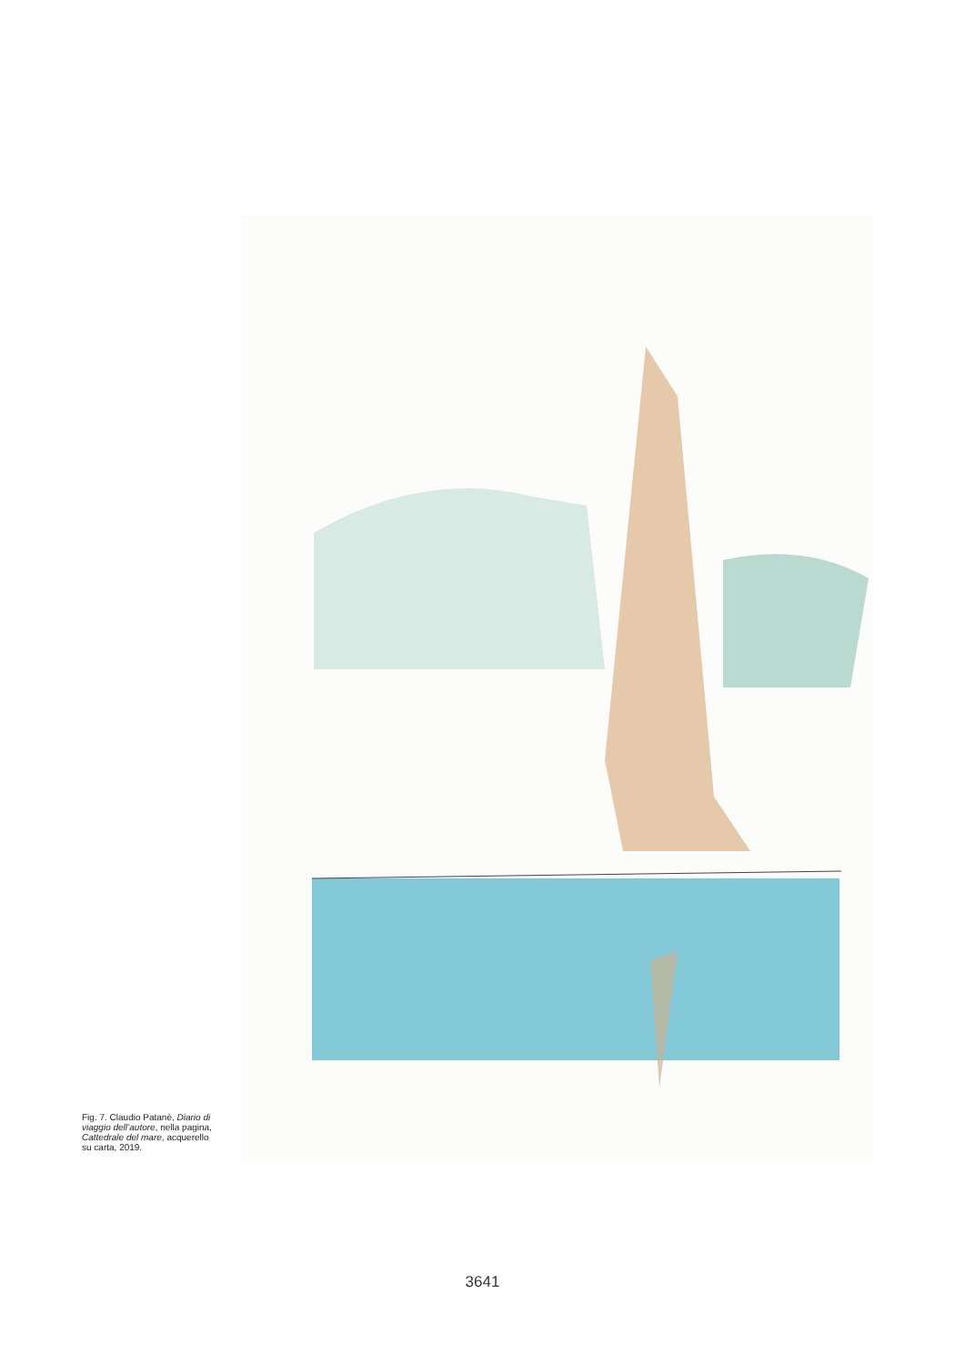Fig. 7. Claudio Patanè, Diario di viaggio dell’autore, nella pagina, Cattedrale del mare, acquerello su carta, 2019.
3641